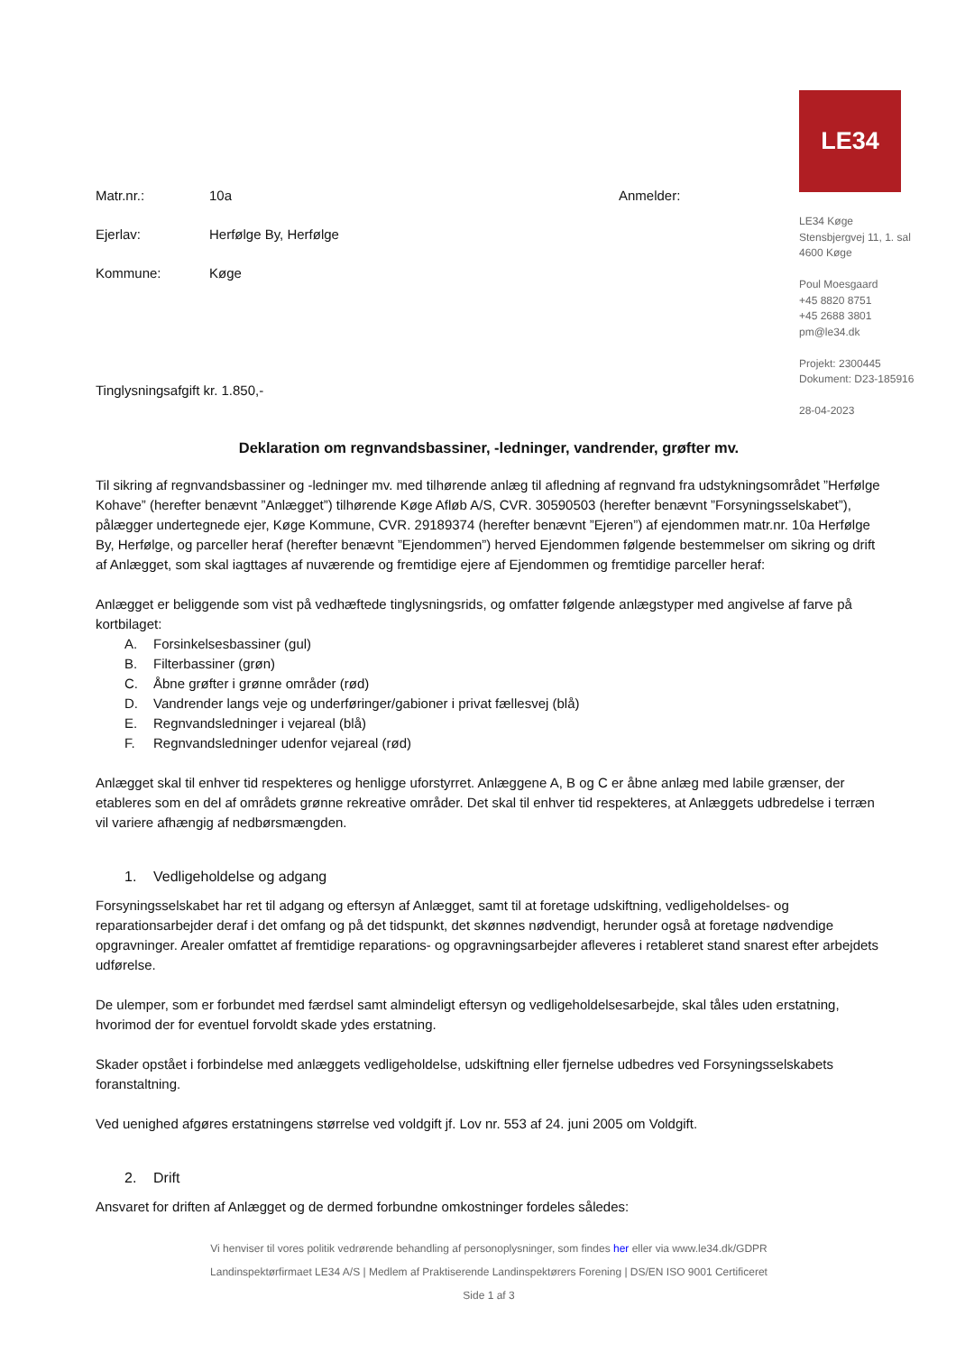Matr.nr.: 10a
Ejerlav: Herfølge By, Herfølge
Kommune: Køge
Tinglysningsafgift kr. 1.850,-
Anmelder:
LE34
LE34 Køge
Stensbjergvej 11, 1. sal
4600 Køge
Poul Moesgaard
+45 8820 8751
+45 2688 3801
pm@le34.dk
Projekt: 2300445
Dokument: D23-185916
28-04-2023
Deklaration om regnvandsbassiner, -ledninger, vandrender, grøfter mv.
Til sikring af regnvandsbassiner og -ledninger mv. med tilhørende anlæg til afledning af regnvand fra udstykningsområdet ”Herfølge Kohave” (herefter benævnt ”Anlægget”) tilhørende Køge Afløb A/S, CVR. 30590503 (herefter benævnt ”Forsyningsselskabet”), pålægger undertegnede ejer, Køge Kommune, CVR. 29189374 (herefter benævnt ”Ejeren”) af ejendommen matr.nr. 10a Herfølge By, Herfølge, og parceller heraf (herefter benævnt ”Ejendommen”) herved Ejendommen følgende bestemmelser om sikring og drift af Anlægget, som skal iagttages af nuværende og fremtidige ejere af Ejendommen og fremtidige parceller heraf:
Anlægget er beliggende som vist på vedhæftede tinglysningsrids, og omfatter følgende anlægstyper med angivelse af farve på kortbilaget:
A. Forsinkelsesbassiner (gul)
B. Filterbassiner (grøn)
C. Åbne grøfter i grønne områder (rød)
D. Vandrender langs veje og underføringer/gabioner i privat fællesvej (blå)
E. Regnvandsledninger i vejareal (blå)
F. Regnvandsledninger udenfor vejareal (rød)
Anlægget skal til enhver tid respekteres og henligge uforstyrret. Anlæggene A, B og C er åbne anlæg med labile grænser, der etableres som en del af områdets grønne rekreative områder. Det skal til enhver tid respekteres, at Anlæggets udbredelse i terræn vil variere afhængig af nedbørsmængden.
1. Vedligeholdelse og adgang
Forsyningsselskabet har ret til adgang og eftersyn af Anlægget, samt til at foretage udskiftning, vedligeholdelses- og reparationsarbejder deraf i det omfang og på det tidspunkt, det skønnes nødvendigt, herunder også at foretage nødvendige opgravninger. Arealer omfattet af fremtidige reparations- og opgravningsarbejder afleveres i retableret stand snarest efter arbejdets udførelse.
De ulemper, som er forbundet med færdsel samt almindeligt eftersyn og vedligeholdelsesarbejde, skal tåles uden erstatning, hvorimod der for eventuel forvoldt skade ydes erstatning.
Skader opstået i forbindelse med anlæggets vedligeholdelse, udskiftning eller fjernelse udbedres ved Forsyningsselskabets foranstaltning.
Ved uenighed afgøres erstatningens størrelse ved voldgift jf. Lov nr. 553 af 24. juni 2005 om Voldgift.
2. Drift
Ansvaret for driften af Anlægget og de dermed forbundne omkostninger fordeles således:
Vi henviser til vores politik vedrørende behandling af personoplysninger, som findes her eller via www.le34.dk/GDPR
Landinspektørfirmaet LE34 A/S | Medlem af Praktiserende Landinspektørers Forening | DS/EN ISO 9001 Certificeret
Side 1 af 3